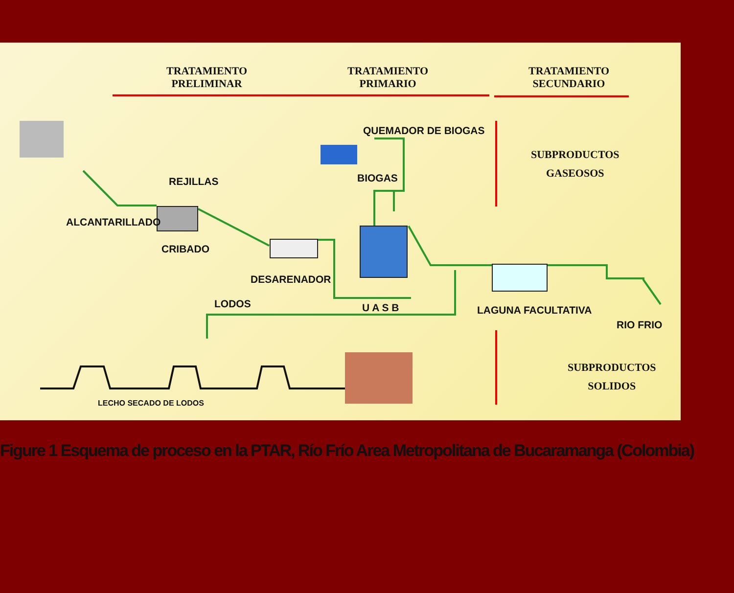TRATAMIENTO
PRELIMINAR
TRATAMIENTO
PRIMARIO
TRATAMIENTO
SECUNDARIO
QUEMADOR DE BIOGAS
SUBPRODUCTOS
GASEOSOS
REJILLAS BIOGAS
ALCANTARILLADO
CRIBADO
DESARENADOR
LODOS U A S B LAGUNA FACULTATIVA
RIO FRIO
SUBPRODUCTOS
SOLIDOS
LECHO SECADO DE LODOS
Figure 1 Esquema de proceso en la PTAR, Río Frío Area Metropolitana de Bucaramanga (Colombia)